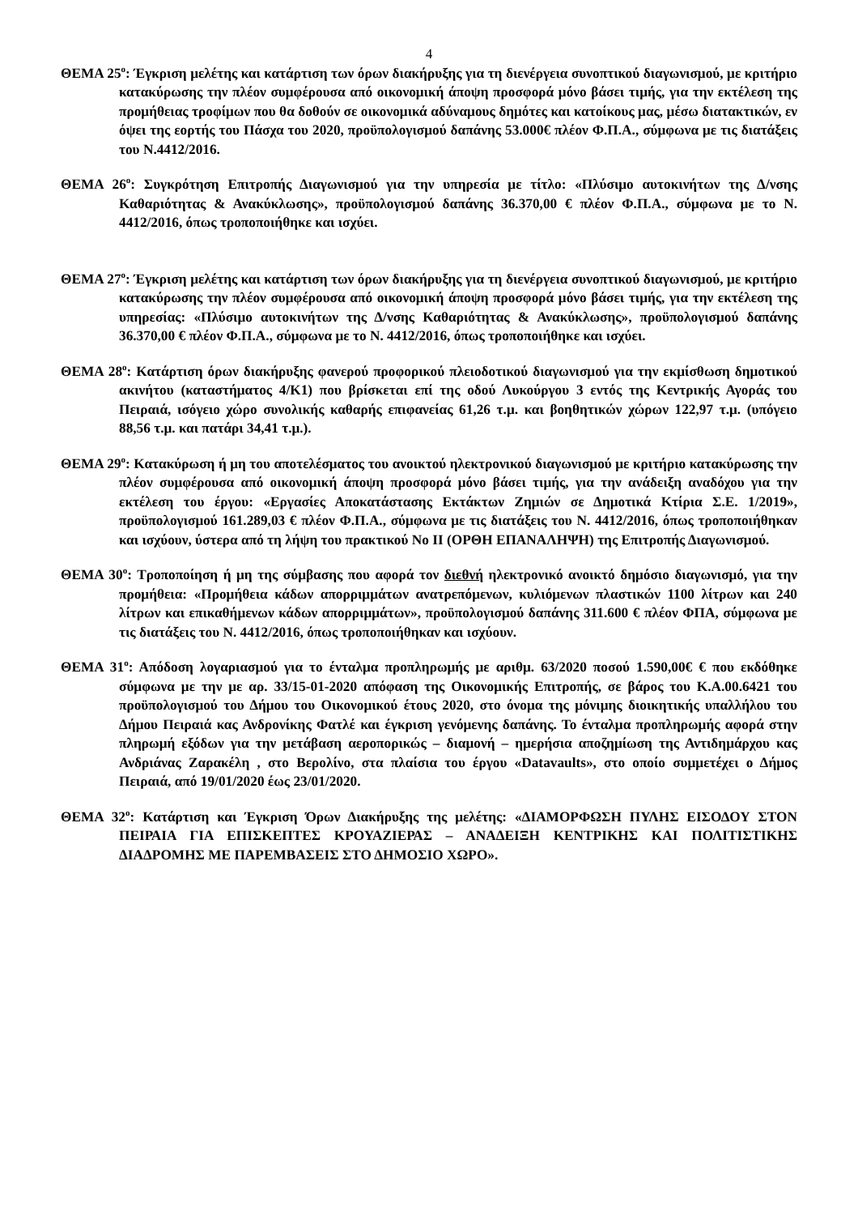4
ΘΕΜΑ 25<sup>ο</sup>: Έγκριση μελέτης και κατάρτιση των όρων διακήρυξης για τη διενέργεια συνοπτικού διαγωνισμού, με κριτήριο κατακύρωσης την πλέον συμφέρουσα από οικονομική άποψη προσφορά μόνο βάσει τιμής, για την εκτέλεση της προμήθειας τροφίμων που θα δοθούν σε οικονομικά αδύναμους δημότες και κατοίκους μας, μέσω διατακτικών, εν όψει της εορτής του Πάσχα του 2020, προϋπολογισμού δαπάνης 53.000€ πλέον Φ.Π.Α., σύμφωνα με τις διατάξεις του Ν.4412/2016.
ΘΕΜΑ 26<sup>ο</sup>: Συγκρότηση Επιτροπής Διαγωνισμού για την υπηρεσία με τίτλο: «Πλύσιμο αυτοκινήτων της Δ/νσης Καθαριότητας & Ανακύκλωσης», προϋπολογισμού δαπάνης 36.370,00 € πλέον Φ.Π.Α., σύμφωνα με το Ν. 4412/2016, όπως τροποποιήθηκε και ισχύει.
ΘΕΜΑ 27<sup>ο</sup>: Έγκριση μελέτης και κατάρτιση των όρων διακήρυξης για τη διενέργεια συνοπτικού διαγωνισμού, με κριτήριο κατακύρωσης την πλέον συμφέρουσα από οικονομική άποψη προσφορά μόνο βάσει τιμής, για την εκτέλεση της υπηρεσίας: «Πλύσιμο αυτοκινήτων της Δ/νσης Καθαριότητας & Ανακύκλωσης», προϋπολογισμού δαπάνης 36.370,00 € πλέον Φ.Π.Α., σύμφωνα με το Ν. 4412/2016, όπως τροποποιήθηκε και ισχύει.
ΘΕΜΑ 28<sup>ο</sup>: Κατάρτιση όρων διακήρυξης φανερού προφορικού πλειοδοτικού διαγωνισμού για την εκμίσθωση δημοτικού ακινήτου (καταστήματος 4/Κ1) που βρίσκεται επί της οδού Λυκούργου 3 εντός της Κεντρικής Αγοράς του Πειραιά, ισόγειο χώρο συνολικής καθαρής επιφανείας 61,26 τ.μ. και βοηθητικών χώρων 122,97 τ.μ. (υπόγειο 88,56 τ.μ. και πατάρι 34,41 τ.μ.).
ΘΕΜΑ 29<sup>ο</sup>: Κατακύρωση ή μη του αποτελέσματος του ανοικτού ηλεκτρονικού διαγωνισμού με κριτήριο κατακύρωσης την πλέον συμφέρουσα από οικονομική άποψη προσφορά μόνο βάσει τιμής, για την ανάδειξη αναδόχου για την εκτέλεση του έργου: «Εργασίες Αποκατάστασης Εκτάκτων Ζημιών σε Δημοτικά Κτίρια Σ.Ε. 1/2019», προϋπολογισμού 161.289,03 € πλέον Φ.Π.Α., σύμφωνα με τις διατάξεις του Ν. 4412/2016, όπως τροποποιήθηκαν και ισχύουν, ύστερα από τη λήψη του πρακτικού Νο ΙΙ (ΟΡΘΗ ΕΠΑΝΑΛΗΨΗ) της Επιτροπής Διαγωνισμού.
ΘΕΜΑ 30<sup>ο</sup>: Τροποποίηση ή μη της σύμβασης που αφορά τον διεθνή ηλεκτρονικό ανοικτό δημόσιο διαγωνισμό, για την προμήθεια: «Προμήθεια κάδων απορριμμάτων ανατρεπόμενων, κυλιόμενων πλαστικών 1100 λίτρων και 240 λίτρων και επικαθήμενων κάδων απορριμμάτων», προϋπολογισμού δαπάνης 311.600 € πλέον ΦΠΑ, σύμφωνα με τις διατάξεις του Ν. 4412/2016, όπως τροποποιήθηκαν και ισχύουν.
ΘΕΜΑ 31<sup>ο</sup>: Απόδοση λογαριασμού για το ένταλμα προπληρωμής με αριθμ. 63/2020 ποσού 1.590,00€ € που εκδόθηκε σύμφωνα με την με αρ. 33/15-01-2020 απόφαση της Οικονομικής Επιτροπής, σε βάρος του Κ.Α.00.6421 του προϋπολογισμού του Δήμου του Οικονομικού έτους 2020, στο όνομα της μόνιμης διοικητικής υπαλλήλου του Δήμου Πειραιά κας Ανδρονίκης Φατλέ και έγκριση γενόμενης δαπάνης. Το ένταλμα προπληρωμής αφορά στην πληρωμή εξόδων για την μετάβαση αεροπορικώς – διαμονή – ημερήσια αποζημίωση της Αντιδημάρχου κας Ανδριάνας Ζαρακέλη , στο Βερολίνο, στα πλαίσια του έργου «Datavaults», στο οποίο συμμετέχει ο Δήμος Πειραιά, από 19/01/2020 έως 23/01/2020.
ΘΕΜΑ 32<sup>ο</sup>: Κατάρτιση και Έγκριση Όρων Διακήρυξης της μελέτης: «ΔΙΑΜΟΡΦΩΣΗ ΠΥΛΗΣ ΕΙΣΟΔΟΥ ΣΤΟΝ ΠΕΙΡΑΙΑ ΓΙΑ ΕΠΙΣΚΕΠΤΕΣ ΚΡΟΥΑΖΙΕΡΑΣ – ΑΝΑΔΕΙΞΗ ΚΕΝΤΡΙΚΗΣ ΚΑΙ ΠΟΛΙΤΙΣΤΙΚΗΣ ΔΙΑΔΡΟΜΗΣ ΜΕ ΠΑΡΕΜΒΑΣΕΙΣ ΣΤΟ ΔΗΜΟΣΙΟ ΧΩΡΟ».